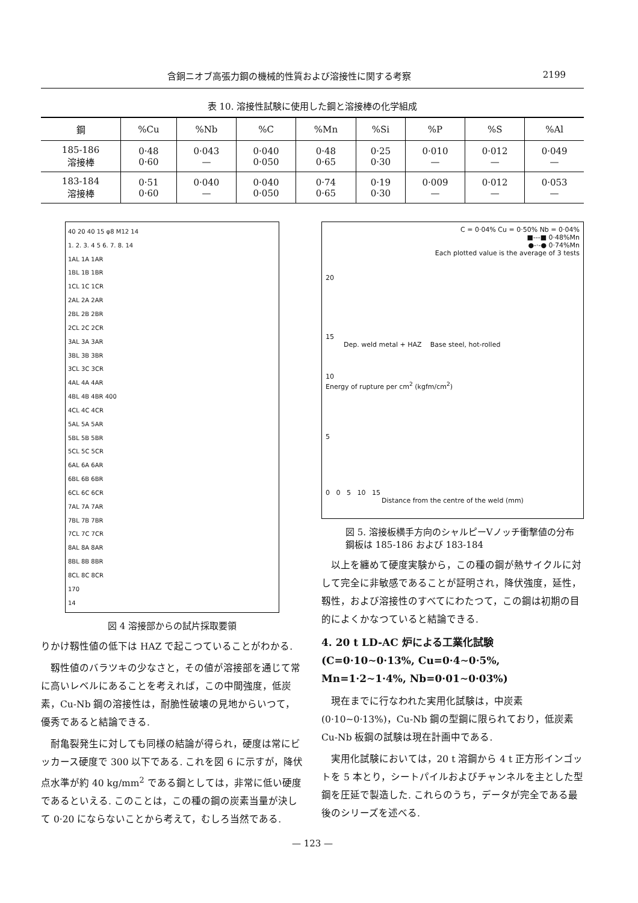含銅ニオブ高張力鋼の機械的性質および溶接性に関する考察 2199
表 10. 溶接性試験に使用した鋼と溶接棒の化学組成
| 鋼 | %Cu | %Nb | %C | %Mn | %Si | %P | %S | %Al |
| --- | --- | --- | --- | --- | --- | --- | --- | --- |
| 185-186 溶接棒 | 0·48 0·60 | 0·043 — | 0·040 0·050 | 0·48 0·65 | 0·25 0·30 | 0·010 — | 0·012 — | 0·049 — |
| 183-184 溶接棒 | 0·51 0·60 | 0·040 — | 0·040 0·050 | 0·74 0·65 | 0·19 0·30 | 0·009 — | 0·012 — | 0·053 — |
40 20 40 15 φ8 M12 14
1. 2. 3. 4 5 6. 7. 8. 14
1AL 1A 1AR
1BL 1B 1BR
1CL 1C 1CR
2AL 2A 2AR
2BL 2B 2BR
2CL 2C 2CR
3AL 3A 3AR
3BL 3B 3BR
3CL 3C 3CR
4AL 4A 4AR
4BL 4B 4BR 400
4CL 4C 4CR
5AL 5A 5AR
5BL 5B 5BR
5CL 5C 5CR
6AL 6A 6AR
6BL 6B 6BR
6CL 6C 6CR
7AL 7A 7AR
7BL 7B 7BR
7CL 7C 7CR
8AL 8A 8AR
8BL 8B 8BR
8CL 8C 8CR
170
14
図 4 溶接部からの試片採取要領
りかけ靱性値の低下は HAZ で起こつていることがわかる.
靱性値のバラツキの少なさと，その値が溶接部を通じて常に高いレベルにあることを考えれば，この中間強度，低炭素，Cu-Nb 鋼の溶接性は，耐脆性破壊の見地からいつて，優秀であると結論できる.
耐亀裂発生に対しても同様の結論が得られ，硬度は常にビッカース硬度で 300 以下である. これを図 6 に示すが，降伏点水準が約 40 kg/mm<sup>2</sup> である鋼としては，非常に低い硬度であるといえる. このことは，この種の鋼の炭素当量が決して 0·20 にならないことから考えて，むしろ当然である.
C = 0·04% Cu = 0·50% Nb = 0·04%
■---■ 0·48%Mn
●-·-● 0·74%Mn
Each plotted value is the average of 3 tests
20
15
Dep. weld metal + HAZ Base steel, hot-rolled
10
Energy of rupture per cm<sup>2</sup> (kgfm/cm<sup>2</sup>)
5
0 0 5 10 15
Distance from the centre of the weld (mm)
図 5. 溶接板横手方向のシャルピーVノッチ衝撃値の分布
鋼板は 185-186 および 183-184
以上を纏めて硬度実験から，この種の鋼が熱サイクルに対して完全に非敏感であることが証明され，降伏強度，延性，靱性，および溶接性のすべてにわたつて，この鋼は初期の目的によくかなつていると結論できる.
4. 20 t LD-AC 炉による工業化試験 (C=0·10∼0·13%, Cu=0·4∼0·5%, Mn=1·2∼1·4%, Nb=0·01∼0·03%)
現在までに行なわれた実用化試験は，中炭素 (0·10∼0·13%)，Cu-Nb 鋼の型鋼に限られており，低炭素 Cu-Nb 板鋼の試験は現在計画中である.
実用化試験においては，20 t 溶鋼から 4 t 正方形インゴットを 5 本とり，シートパイルおよびチャンネルを主とした型鋼を圧延で製造した. これらのうち，データが完全である最後のシリーズを述べる.
— 123 —